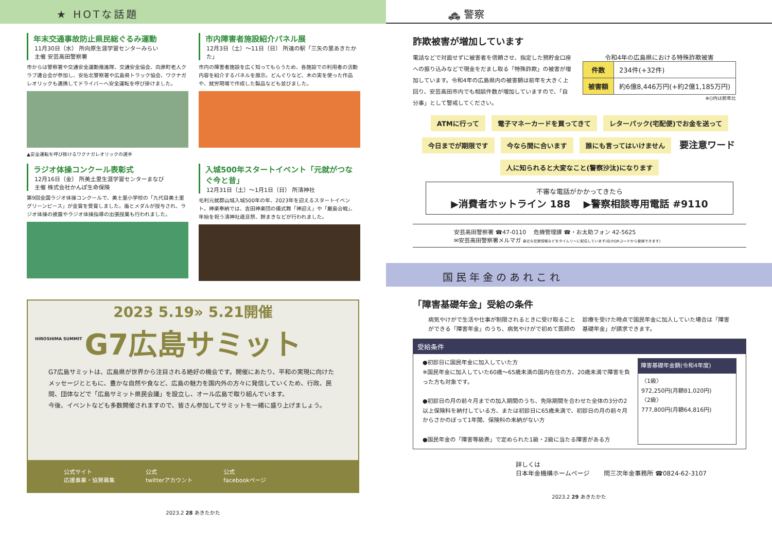★ HOTな話題
年末交通事故防止県民総ぐるみ運動
11月30日（水） 所向原生涯学習センターみらい
主催 安芸高田警察署
市からは警察署や交通安全運動推進隊、交通安全協会、向原町老人クラブ連合会が参加し、安佐北警察署や広島県トラック協会、ワクナガレオリックも連携してドライバーへ安全運転を呼び掛けました。
▲安全運転を呼び掛けるワクナガレオリックの選手
市内障害者施設紹介パネル展
12月3日（土）～11日（日） 所道の駅「三矢の里あきたかた」
市内の障害者施設を広く知ってもらうため、各施設での利用者の活動内容を紹介するパネルを展示。どんぐりなど、木の実を使った作品や、就労現場で作成した製品なども並びました。
ラジオ体操コンクール表彰式
12月16日（金） 所美土里生涯学習センターまなび
主催 株式会社かんぽ生命保険
第9回全国ラジオ体操コンクールで、美土里小学校の「九代目美土里グリーンピース」が金賞を受賞しました。盾とメダルが授与され、ラジオ体操の披露やラジオ体操指導の出張授業も行われました。
入城500年スタートイベント「元就がつなぐ今と昔」
12月31日（土）～1月1日（日） 所清神社
毛利元就郡山城入城500年の年、2023年を迎えるスタートイベント。神楽奉納では、吉田神楽団の儀式舞「神迎え」や「厳島合戦」、年始を祝う清神社歳旦祭、餅まきなどが行われました。
HIROSHIMA SUMMIT
2023 5.19» 5.21開催
G7広島サミット
G7広島サミットは、広島県が世界から注目される絶好の機会です。開催にあたり、平和の実現に向けたメッセージとともに、豊かな自然や食など、広島の魅力を国内外の方々に発信していくため、行政、民間、団体などで「広島サミット県民会議」を設立し、オール広島で取り組んでいます。
今後、イベントなども多数開催されますので、皆さん参加してサミットを一緒に盛り上げましょう。
公式サイト
応援事業・協賛募集 公式
twitterアカウント 公式
facebookページ
2023.2 28 あきたかた
🚓 警察
詐欺被害が増加しています
電話などで対面せずに被害者を信頼させ、指定した預貯金口座への振り込みなどで現金をだまし取る「特殊詐欺」の被害が増加しています。令和4年の広島県内の被害額は前年を大きく上回り、安芸高田市内でも相談件数が増加していますので、「自分事」として警戒してください。
令和4年の広島県における特殊詐欺被害
| 件数 | 234件(+32件) |
| 被害額 | 約6億8,446万円(+約2億1,185万円) |
※()内は前年比
ATMに行って 電子マネーカードを買ってきて レターパック(宅配便)でお金を送って 今日までが期限です 今なら間に合います 誰にも言ってはいけません 要注意ワード 人に知られると大変なこと(警察沙汰)になります
不審な電話がかかってきたら
▶消費者ホットライン 188 　▶警察相談専用電話 #9110
安芸高田警察署 ☎47-0110 　危機管理課 ☎・お太助フォン 42-5625
✉安芸高田警察署メルマガ 身近な犯罪情報などをタイムリーに配信しています(右のQRコードから登録できます)
国民年金のあれこれ
「障害基礎年金」受給の条件
病気やけがで生活や仕事が制限されるときに受け取ることができる「障害年金」のうち、病気やけがで初めて医師の診療を受けた時点で国民年金に加入していた場合は「障害基礎年金」が請求できます。
受給条件
●初診日に国民年金に加入していた方
※国民年金に加入していた60歳～65歳未満の国内在住の方、20歳未満で障害を負った方も対象です。
●初診日の月の前々月までの加入期間のうち、免除期間を合わせた全体の3分の2以上保険料を納付している方、または初診日に65歳未満で、初診日の月の前々月からさかのぼって1年間、保険料の未納がない方
●国民年金の「障害等級表」で定められた1級・2級に当たる障害がある方
障害基礎年金額(令和4年度)
〈1級〉
972,250円(月額81,020円)
〈2級〉
777,800円(月額64,816円)
詳しくは
日本年金機構ホームページ 　　問三次年金事務所 ☎0824-62-3107
2023.2 29 あきたかた